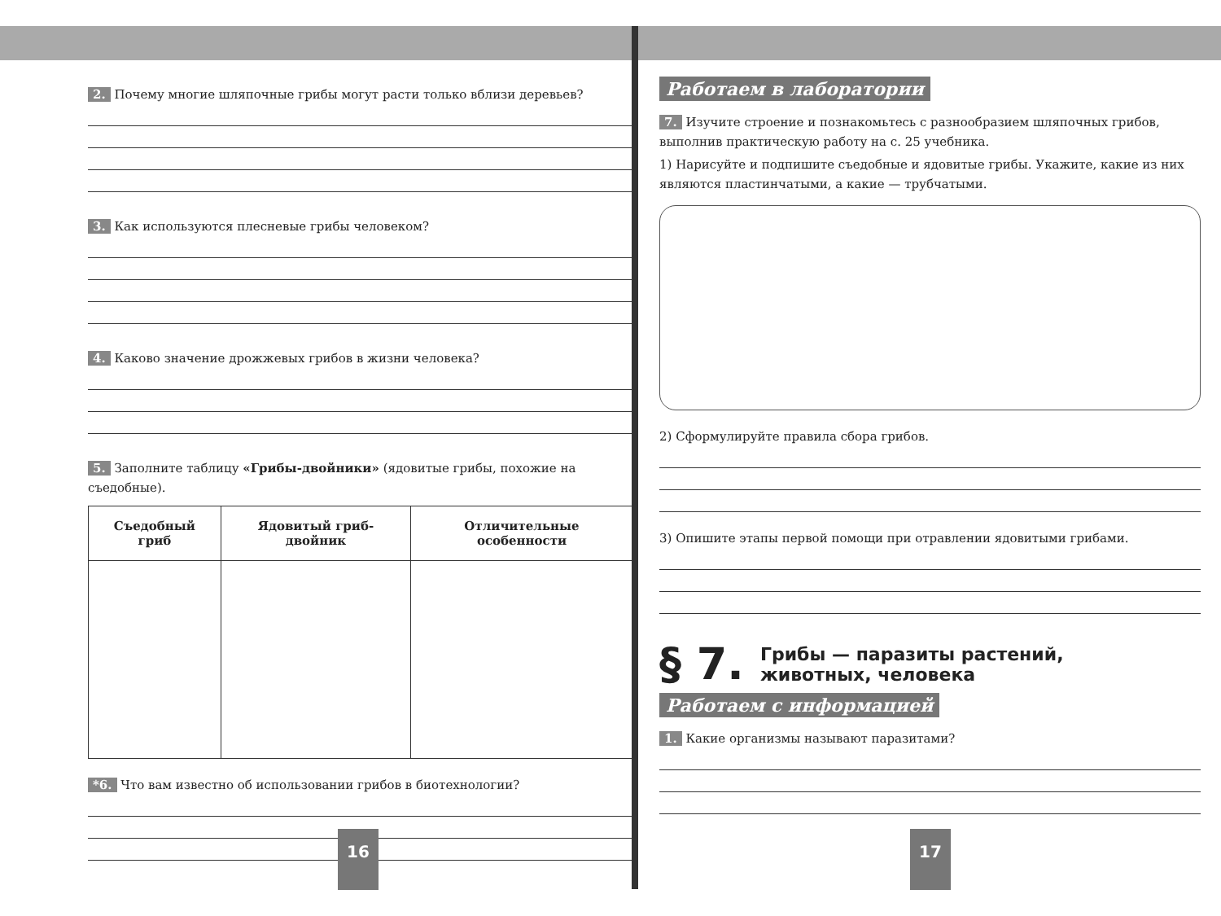2. Почему многие шляпочные грибы могут расти только вблизи деревьев?
3. Как используются плесневые грибы человеком?
4. Каково значение дрожжевых грибов в жизни человека?
5. Заполните таблицу «Грибы-двойники» (ядовитые грибы, похожие на съедобные).
| Съедобный гриб | Ядовитый гриб-двойник | Отличительные особенности |
| --- | --- | --- |
*6. Что вам известно об использовании грибов в биотехнологии?
Работаем в лаборатории
7. Изучите строение и познакомьтесь с разнообразием шляпочных грибов, выполнив практическую работу на с. 25 учебника.
1) Нарисуйте и подпишите съедобные и ядовитые грибы. Укажите, какие из них являются пластинчатыми, а какие — трубчатыми.
2) Сформулируйте правила сбора грибов.
3) Опишите этапы первой помощи при отравлении ядовитыми грибами.
§ 7. Грибы — паразиты растений,
животных, человека
Работаем с информацией
1. Какие организмы называют паразитами?
16 17